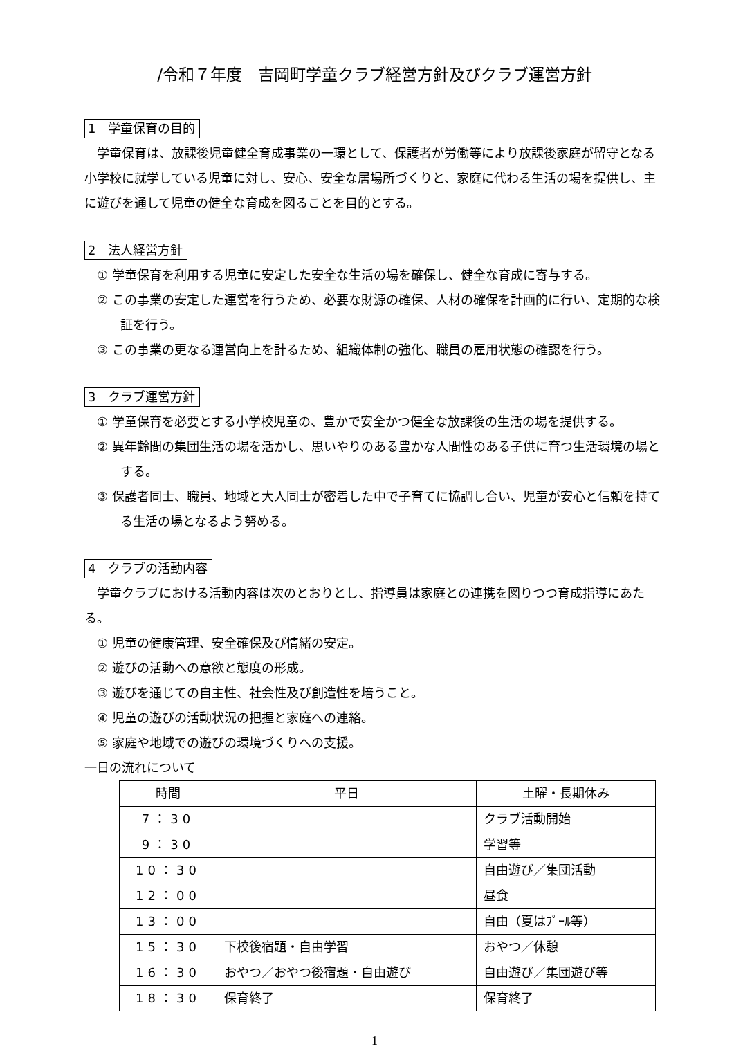/令和７年度　吉岡町学童クラブ経営方針及びクラブ運営方針
1　学童保育の目的
学童保育は、放課後児童健全育成事業の一環として、保護者が労働等により放課後家庭が留守となる小学校に就学している児童に対し、安心、安全な居場所づくりと、家庭に代わる生活の場を提供し、主に遊びを通して児童の健全な育成を図ることを目的とする。
2　法人経営方針
① 学童保育を利用する児童に安定した安全な生活の場を確保し、健全な育成に寄与する。
② この事業の安定した運営を行うため、必要な財源の確保、人材の確保を計画的に行い、定期的な検証を行う。
③ この事業の更なる運営向上を計るため、組織体制の強化、職員の雇用状態の確認を行う。
3　クラブ運営方針
① 学童保育を必要とする小学校児童の、豊かで安全かつ健全な放課後の生活の場を提供する。
② 異年齢間の集団生活の場を活かし、思いやりのある豊かな人間性のある子供に育つ生活環境の場とする。
③ 保護者同士、職員、地域と大人同士が密着した中で子育てに協調し合い、児童が安心と信頼を持てる生活の場となるよう努める。
4　クラブの活動内容
学童クラブにおける活動内容は次のとおりとし、指導員は家庭との連携を図りつつ育成指導にあたる。
① 児童の健康管理、安全確保及び情緒の安定。
② 遊びの活動への意欲と態度の形成。
③ 遊びを通じての自主性、社会性及び創造性を培うこと。
④ 児童の遊びの活動状況の把握と家庭への連絡。
⑤ 家庭や地域での遊びの環境づくりへの支援。
一日の流れについて
| 時間 | 平日 | 土曜・長期休み |
| --- | --- | --- |
| 7：30 | | クラブ活動開始 |
| 9：30 | | 学習等 |
| 10：30 | | 自由遊び／集団活動 |
| 12：00 | | 昼食 |
| 13：00 | | 自由（夏はﾌﾟｰﾙ等） |
| 15：30 | 下校後宿題・自由学習 | おやつ／休憩 |
| 16：30 | おやつ／おやつ後宿題・自由遊び | 自由遊び／集団遊び等 |
| 18：30 | 保育終了 | 保育終了 |
1